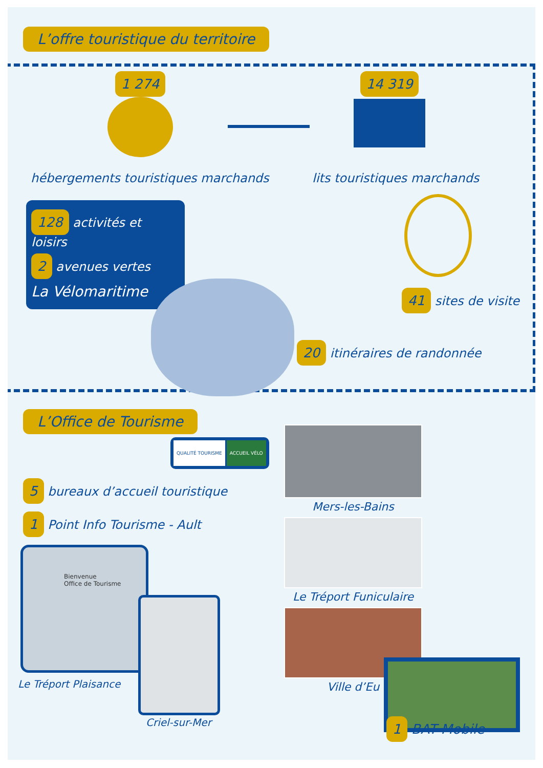L’offre touristique du territoire
1 274 14 319
hébergements touristiques marchands
lits touristiques marchands
128 activités et loisirs
2 avenues vertes
La Vélomaritime
41 sites de visite
20 itinéraires de randonnée
L’Office de Tourisme
QUALITÉ TOURISME ACCUEIL VÉLO
5 bureaux d’accueil touristique
1 Point Info Tourisme - Ault
Bienvenue
Office de Tourisme
Le Tréport Plaisance
Criel-sur-Mer
Mers-les-Bains
Le Tréport Funiculaire
Ville d’Eu
1 BAT Mobile